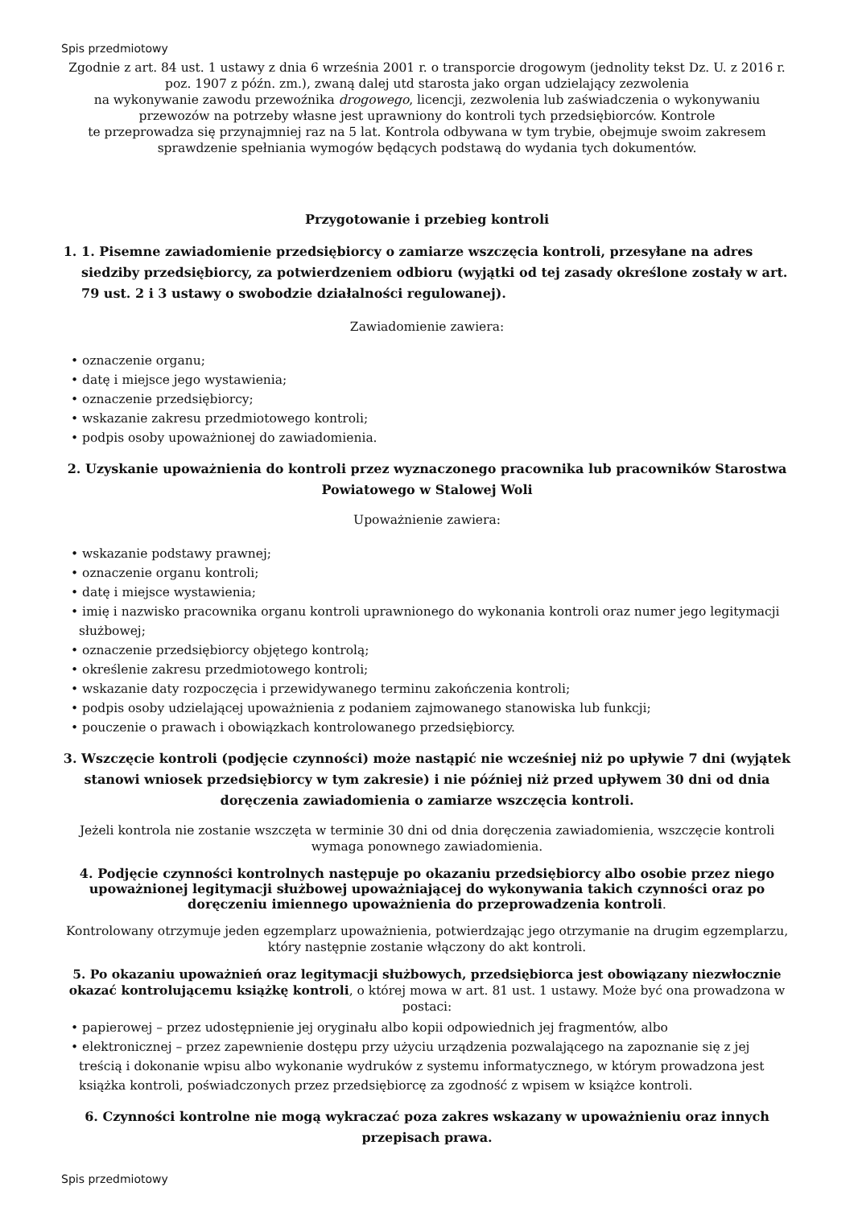Spis przedmiotowy
Zgodnie z art. 84 ust. 1 ustawy z dnia 6 września 2001 r. o transporcie drogowym (jednolity tekst Dz. U. z 2016 r. poz. 1907 z późn. zm.), zwaną dalej utd starosta jako organ udzielający zezwolenia
na wykonywanie zawodu przewoźnika drogowego, licencji, zezwolenia lub zaświadczenia o wykonywaniu przewozów na potrzeby własne jest uprawniony do kontroli tych przedsiębiorców. Kontrole
te przeprowadza się przynajmniej raz na 5 lat. Kontrola odbywana w tym trybie, obejmuje swoim zakresem sprawdzenie spełniania wymogów będących podstawą do wydania tych dokumentów.
Przygotowanie i przebieg kontroli
1. 1. Pisemne zawiadomienie przedsiębiorcy o zamiarze wszczęcia kontroli, przesyłane na adres siedziby przedsiębiorcy, za potwierdzeniem odbioru (wyjątki od tej zasady określone zostały w art. 79 ust. 2 i 3 ustawy o swobodzie działalności regulowanej).
Zawiadomienie zawiera:
• oznaczenie organu;
• datę i miejsce jego wystawienia;
• oznaczenie przedsiębiorcy;
• wskazanie zakresu przedmiotowego kontroli;
• podpis osoby upoważnionej do zawiadomienia.
2. Uzyskanie upoważnienia do kontroli przez wyznaczonego pracownika lub pracowników Starostwa Powiatowego w Stalowej Woli
Upoważnienie zawiera:
• wskazanie podstawy prawnej;
• oznaczenie organu kontroli;
• datę i miejsce wystawienia;
• imię i nazwisko pracownika organu kontroli uprawnionego do wykonania kontroli oraz numer jego legitymacji służbowej;
• oznaczenie przedsiębiorcy objętego kontrolą;
• określenie zakresu przedmiotowego kontroli;
• wskazanie daty rozpoczęcia i przewidywanego terminu zakończenia kontroli;
• podpis osoby udzielającej upoważnienia z podaniem zajmowanego stanowiska lub funkcji;
• pouczenie o prawach i obowiązkach kontrolowanego przedsiębiorcy.
3. Wszczęcie kontroli (podjęcie czynności) może nastąpić nie wcześniej niż po upływie 7 dni (wyjątek stanowi wniosek przedsiębiorcy w tym zakresie) i nie później niż przed upływem 30 dni od dnia doręczenia zawiadomienia o zamiarze wszczęcia kontroli.
Jeżeli kontrola nie zostanie wszczęta w terminie 30 dni od dnia doręczenia zawiadomienia, wszczęcie kontroli wymaga ponownego zawiadomienia.
4. Podjęcie czynności kontrolnych następuje po okazaniu przedsiębiorcy albo osobie przez niego upoważnionej legitymacji służbowej upoważniającej do wykonywania takich czynności oraz po doręczeniu imiennego upoważnienia do przeprowadzenia kontroli.
Kontrolowany otrzymuje jeden egzemplarz upoważnienia, potwierdzając jego otrzymanie na drugim egzemplarzu, który następnie zostanie włączony do akt kontroli.
5. Po okazaniu upoważnień oraz legitymacji służbowych, przedsiębiorca jest obowiązany niezwłocznie okazać kontrolującemu książkę kontroli, o której mowa w art. 81 ust. 1 ustawy. Może być ona prowadzona w postaci:
• papierowej – przez udostępnienie jej oryginału albo kopii odpowiednich jej fragmentów, albo
• elektronicznej – przez zapewnienie dostępu przy użyciu urządzenia pozwalającego na zapoznanie się z jej treścią i dokonanie wpisu albo wykonanie wydruków z systemu informatycznego, w którym prowadzona jest książka kontroli, poświadczonych przez przedsiębiorcę za zgodność z wpisem w książce kontroli.
6. Czynności kontrolne nie mogą wykraczać poza zakres wskazany w upoważnieniu oraz innych przepisach prawa.
Spis przedmiotowy